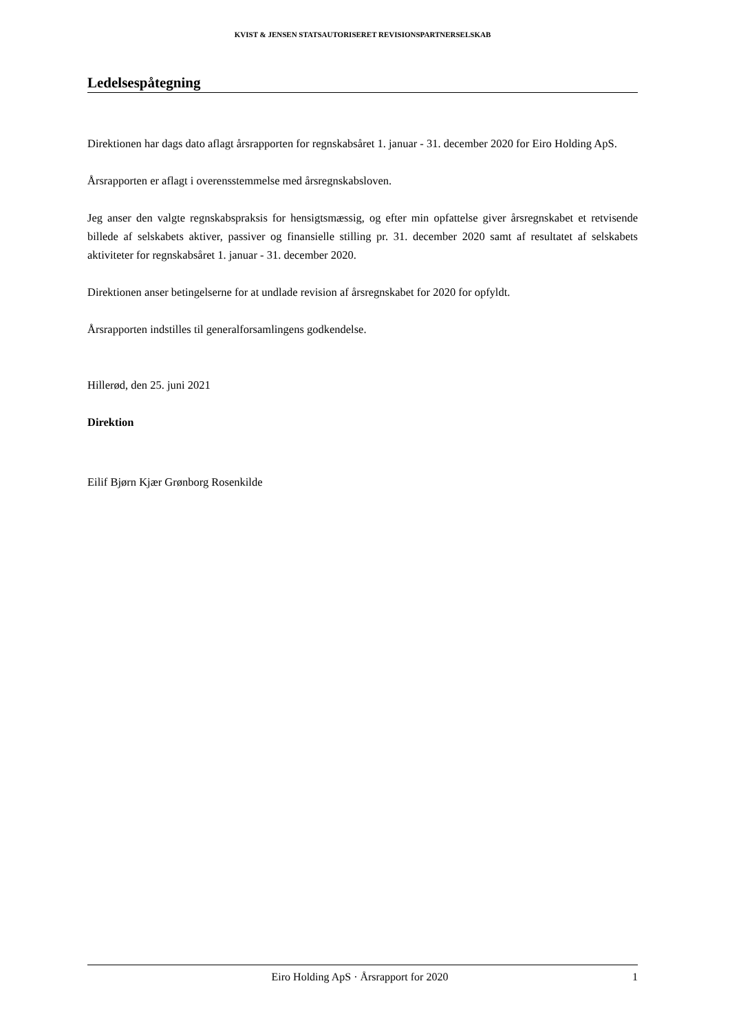KVIST & JENSEN STATSAUTORISERET REVISIONSPARTNERSELSKAB
Ledelsespåtegning
Direktionen har dags dato aflagt årsrapporten for regnskabsåret 1. januar - 31. december 2020 for Eiro Holding ApS.
Årsrapporten er aflagt i overensstemmelse med årsregnskabsloven.
Jeg anser den valgte regnskabspraksis for hensigtsmæssig, og efter min opfattelse giver årsregnskabet et retvisende billede af selskabets aktiver, passiver og finansielle stilling pr. 31. december 2020 samt af resultatet af selskabets aktiviteter for regnskabsåret 1. januar - 31. december 2020.
Direktionen anser betingelserne for at undlade revision af årsregnskabet for 2020 for opfyldt.
Årsrapporten indstilles til generalforsamlingens godkendelse.
Hillerød, den 25. juni 2021
Direktion
Eilif Bjørn Kjær Grønborg Rosenkilde
Eiro Holding ApS · Årsrapport for 2020 1